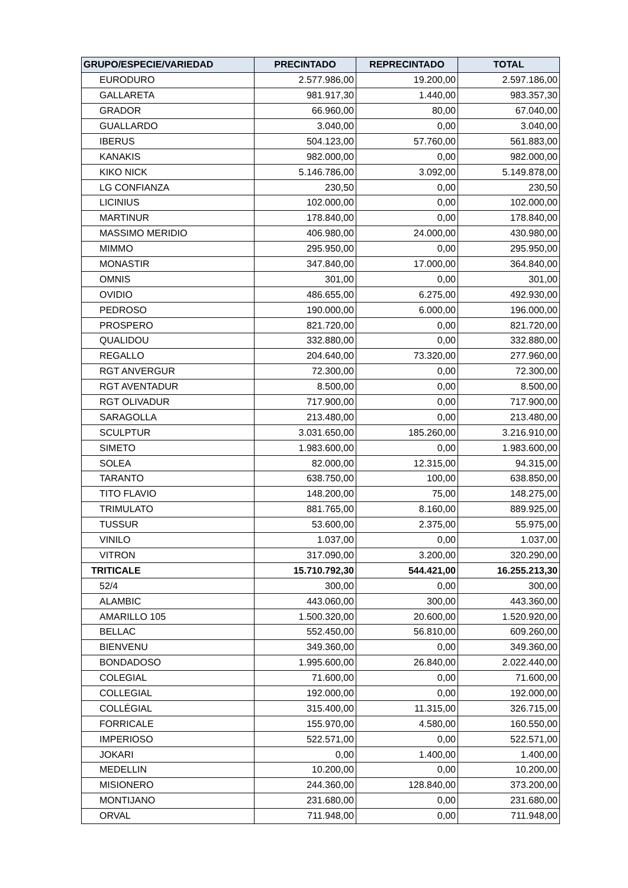| GRUPO/ESPECIE/VARIEDAD | PRECINTADO | REPRECINTADO | TOTAL |
| --- | --- | --- | --- |
| EURODURO | 2.577.986,00 | 19.200,00 | 2.597.186,00 |
| GALLARETA | 981.917,30 | 1.440,00 | 983.357,30 |
| GRADOR | 66.960,00 | 80,00 | 67.040,00 |
| GUALLARDO | 3.040,00 | 0,00 | 3.040,00 |
| IBERUS | 504.123,00 | 57.760,00 | 561.883,00 |
| KANAKIS | 982.000,00 | 0,00 | 982.000,00 |
| KIKO NICK | 5.146.786,00 | 3.092,00 | 5.149.878,00 |
| LG CONFIANZA | 230,50 | 0,00 | 230,50 |
| LICINIUS | 102.000,00 | 0,00 | 102.000,00 |
| MARTINUR | 178.840,00 | 0,00 | 178.840,00 |
| MASSIMO MERIDIO | 406.980,00 | 24.000,00 | 430.980,00 |
| MIMMO | 295.950,00 | 0,00 | 295.950,00 |
| MONASTIR | 347.840,00 | 17.000,00 | 364.840,00 |
| OMNIS | 301,00 | 0,00 | 301,00 |
| OVIDIO | 486.655,00 | 6.275,00 | 492.930,00 |
| PEDROSO | 190.000,00 | 6.000,00 | 196.000,00 |
| PROSPERO | 821.720,00 | 0,00 | 821.720,00 |
| QUALIDOU | 332.880,00 | 0,00 | 332.880,00 |
| REGALLO | 204.640,00 | 73.320,00 | 277.960,00 |
| RGT ANVERGUR | 72.300,00 | 0,00 | 72.300,00 |
| RGT AVENTADUR | 8.500,00 | 0,00 | 8.500,00 |
| RGT OLIVADUR | 717.900,00 | 0,00 | 717.900,00 |
| SARAGOLLA | 213.480,00 | 0,00 | 213.480,00 |
| SCULPTUR | 3.031.650,00 | 185.260,00 | 3.216.910,00 |
| SIMETO | 1.983.600,00 | 0,00 | 1.983.600,00 |
| SOLEA | 82.000,00 | 12.315,00 | 94.315,00 |
| TARANTO | 638.750,00 | 100,00 | 638.850,00 |
| TITO FLAVIO | 148.200,00 | 75,00 | 148.275,00 |
| TRIMULATO | 881.765,00 | 8.160,00 | 889.925,00 |
| TUSSUR | 53.600,00 | 2.375,00 | 55.975,00 |
| VINILO | 1.037,00 | 0,00 | 1.037,00 |
| VITRON | 317.090,00 | 3.200,00 | 320.290,00 |
| TRITICALE | 15.710.792,30 | 544.421,00 | 16.255.213,30 |
| 52/4 | 300,00 | 0,00 | 300,00 |
| ALAMBIC | 443.060,00 | 300,00 | 443.360,00 |
| AMARILLO 105 | 1.500.320,00 | 20.600,00 | 1.520.920,00 |
| BELLAC | 552.450,00 | 56.810,00 | 609.260,00 |
| BIENVENU | 349.360,00 | 0,00 | 349.360,00 |
| BONDADOSO | 1.995.600,00 | 26.840,00 | 2.022.440,00 |
| COLEGIAL | 71.600,00 | 0,00 | 71.600,00 |
| COLLEGIAL | 192.000,00 | 0,00 | 192.000,00 |
| COLLÉGIAL | 315.400,00 | 11.315,00 | 326.715,00 |
| FORRICALE | 155.970,00 | 4.580,00 | 160.550,00 |
| IMPERIOSO | 522.571,00 | 0,00 | 522.571,00 |
| JOKARI | 0,00 | 1.400,00 | 1.400,00 |
| MEDELLIN | 10.200,00 | 0,00 | 10.200,00 |
| MISIONERO | 244.360,00 | 128.840,00 | 373.200,00 |
| MONTIJANO | 231.680,00 | 0,00 | 231.680,00 |
| ORVAL | 711.948,00 | 0,00 | 711.948,00 |